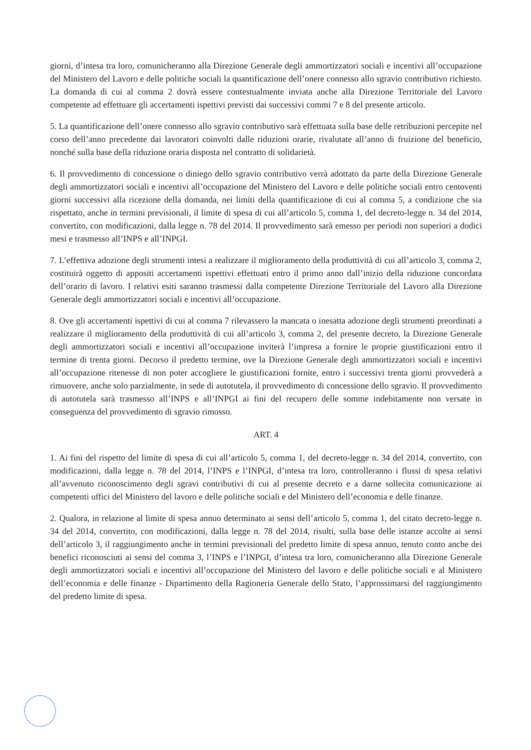giorni, d’intesa tra loro, comunicheranno alla Direzione Generale degli ammortizzatori sociali e incentivi all’occupazione del Ministero del Lavoro e delle politiche sociali la quantificazione dell’onere connesso allo sgravio contributivo richiesto. La domanda di cui al comma 2 dovrà essere contestualmente inviata anche alla Direzione Territoriale del Lavoro competente ad effettuare gli accertamenti ispettivi previsti dai successivi commi 7 e 8 del presente articolo.
5. La quantificazione dell’onere connesso allo sgravio contributivo sarà effettuata sulla base delle retribuzioni percepite nel corso dell’anno precedente dai lavoratori coinvolti dalle riduzioni orarie, rivalutate all’anno di fruizione del beneficio, nonché sulla base della riduzione oraria disposta nel contratto di solidarietà.
6. Il provvedimento di concessione o diniego dello sgravio contributivo verrà adottato da parte della Direzione Generale degli ammortizzatori sociali e incentivi all’occupazione del Ministero del Lavoro e delle politiche sociali entro centoventi giorni successivi alla ricezione della domanda, nei limiti della quantificazione di cui al comma 5, a condizione che sia rispettato, anche in termini previsionali, il limite di spesa di cui all’articolo 5, comma 1, del decreto-legge n. 34 del 2014, convertito, con modificazioni, dalla legge n. 78 del 2014. Il provvedimento sarà emesso per periodi non superiori a dodici mesi e trasmesso all’INPS e all’INPGI.
7. L’effettiva adozione degli strumenti intesi a realizzare il miglioramento della produttività di cui all’articolo 3, comma 2, costituirà oggetto di appositi accertamenti ispettivi effettuati entro il primo anno dall’inizio della riduzione concordata dell’orario di lavoro. I relativi esiti saranno trasmessi dalla competente Direzione Territoriale del Lavoro alla Direzione Generale degli ammortizzatori sociali e incentivi all’occupazione.
8. Ove gli accertamenti ispettivi di cui al comma 7 rilevassero la mancata o inesatta adozione degli strumenti preordinati a realizzare il miglioramento della produttività di cui all’articolo 3, comma 2, del presente decreto, la Direzione Generale degli ammortizzatori sociali e incentivi all’occupazione inviterà l’impresa a fornire le proprie giustificazioni entro il termine di trenta giorni. Decorso il predetto termine, ove la Direzione Generale degli ammortizzatori sociali e incentivi all’occupazione ritenesse di non poter accogliere le giustificazioni fornite, entro i successivi trenta giorni provvederà a rimuovere, anche solo parzialmente, in sede di autotutela, il provvedimento di concessione dello sgravio. Il provvedimento di autotutela sarà trasmesso all’INPS e all’INPGI ai fini del recupero delle somme indebitamente non versate in conseguenza del provvedimento di sgravio rimosso.
ART. 4
1. Ai fini del rispetto del limite di spesa di cui all’articolo 5, comma 1, del decreto-legge n. 34 del 2014, convertito, con modificazioni, dalla legge n. 78 del 2014, l’INPS e l’INPGI, d’intesa tra loro, controlleranno i flussi di spesa relativi all’avvenuto riconoscimento degli sgravi contributivi di cui al presente decreto e a darne sollecita comunicazione ai competenti uffici del Ministero del lavoro e delle politiche sociali e del Ministero dell’economia e delle finanze.
2. Qualora, in relazione al limite di spesa annuo determinato ai sensi dell’articolo 5, comma 1, del citato decreto-legge n. 34 del 2014, convertito, con modificazioni, dalla legge n. 78 del 2014, risulti, sulla base delle istanze accolte ai sensi dell’articolo 3, il raggiungimento anche in termini previsionali del predetto limite di spesa annuo, tenuto conto anche dei benefici riconosciuti ai sensi del comma 3, l’INPS e l’INPGI, d’intesa tra loro, comunicheranno alla Direzione Generale degli ammortizzatori sociali e incentivi all’occupazione del Ministero del lavoro e delle politiche sociali e al Ministero dell’economia e delle finanze - Dipartimento della Ragioneria Generale dello Stato, l’approssimarsi del raggiungimento del predetto limite di spesa.